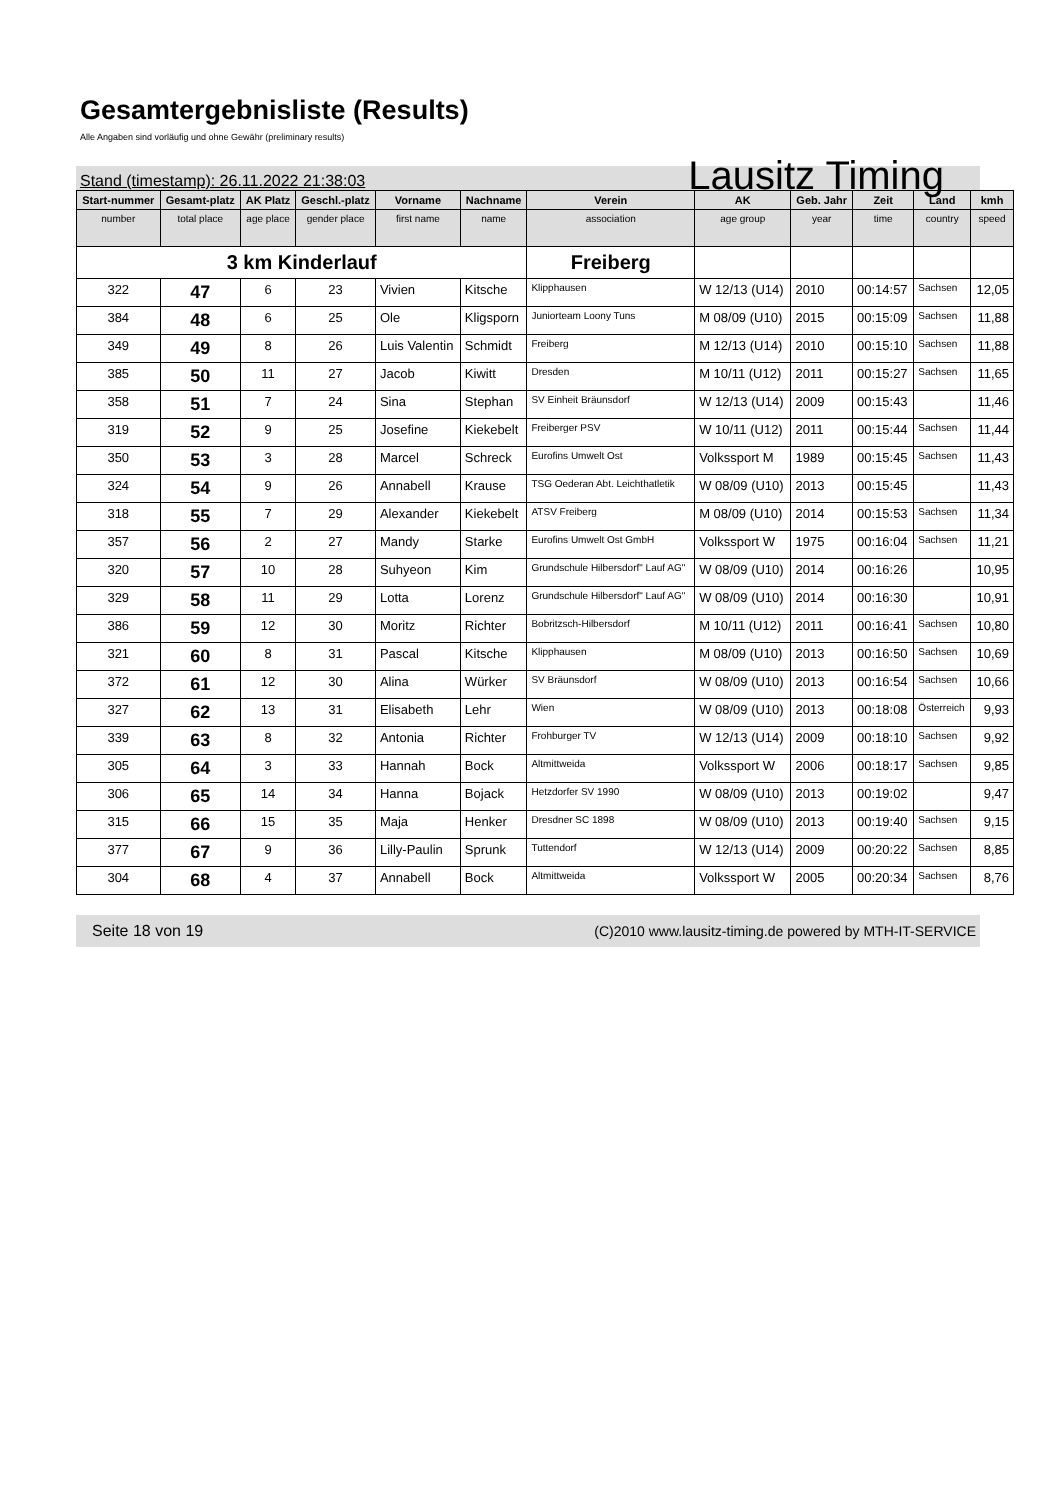Gesamtergebnisliste (Results)
Alle Angaben sind vorläufig und ohne Gewähr (preliminary results)
Stand (timestamp): 26.11.2022 21:38:03 Lausitz Timing
| Start-nummer | Gesamt-platz | AK Platz | Geschl.-platz | Vorname | Nachname | Verein | AK | Geb. Jahr | Zeit | Land | kmh |
| --- | --- | --- | --- | --- | --- | --- | --- | --- | --- | --- | --- |
| number | total place | age place | gender place | first name | name | association | age group | year | time | country | speed |
| 3 km Kinderlauf | | | | | | Freiberg | | | | | |
| 322 | 47 | 6 | 23 | Vivien | Kitsche | Klipphausen | W 12/13 (U14) | 2010 | 00:14:57 | Sachsen | 12,05 |
| 384 | 48 | 6 | 25 | Ole | Kligsporn | Juniorteam Loony Tuns | M 08/09 (U10) | 2015 | 00:15:09 | Sachsen | 11,88 |
| 349 | 49 | 8 | 26 | Luis Valentin | Schmidt | Freiberg | M 12/13 (U14) | 2010 | 00:15:10 | Sachsen | 11,88 |
| 385 | 50 | 11 | 27 | Jacob | Kiwitt | Dresden | M 10/11 (U12) | 2011 | 00:15:27 | Sachsen | 11,65 |
| 358 | 51 | 7 | 24 | Sina | Stephan | SV Einheit Bräunsdorf | W 12/13 (U14) | 2009 | 00:15:43 | | 11,46 |
| 319 | 52 | 9 | 25 | Josefine | Kiekebelt | Freiberger PSV | W 10/11 (U12) | 2011 | 00:15:44 | Sachsen | 11,44 |
| 350 | 53 | 3 | 28 | Marcel | Schreck | Eurofins Umwelt Ost | Volkssport M | 1989 | 00:15:45 | Sachsen | 11,43 |
| 324 | 54 | 9 | 26 | Annabell | Krause | TSG Oederan Abt. Leichthatletik | W 08/09 (U10) | 2013 | 00:15:45 | | 11,43 |
| 318 | 55 | 7 | 29 | Alexander | Kiekebelt | ATSV Freiberg | M 08/09 (U10) | 2014 | 00:15:53 | Sachsen | 11,34 |
| 357 | 56 | 2 | 27 | Mandy | Starke | Eurofins Umwelt Ost GmbH | Volkssport W | 1975 | 00:16:04 | Sachsen | 11,21 |
| 320 | 57 | 10 | 28 | Suhyeon | Kim | Grundschule Hilbersdorf" Lauf AG" | W 08/09 (U10) | 2014 | 00:16:26 | | 10,95 |
| 329 | 58 | 11 | 29 | Lotta | Lorenz | Grundschule Hilbersdorf" Lauf AG" | W 08/09 (U10) | 2014 | 00:16:30 | | 10,91 |
| 386 | 59 | 12 | 30 | Moritz | Richter | Bobritzsch-Hilbersdorf | M 10/11 (U12) | 2011 | 00:16:41 | Sachsen | 10,80 |
| 321 | 60 | 8 | 31 | Pascal | Kitsche | Klipphausen | M 08/09 (U10) | 2013 | 00:16:50 | Sachsen | 10,69 |
| 372 | 61 | 12 | 30 | Alina | Würker | SV Bräunsdorf | W 08/09 (U10) | 2013 | 00:16:54 | Sachsen | 10,66 |
| 327 | 62 | 13 | 31 | Elisabeth | Lehr | Wien | W 08/09 (U10) | 2013 | 00:18:08 | Österreich | 9,93 |
| 339 | 63 | 8 | 32 | Antonia | Richter | Frohburger TV | W 12/13 (U14) | 2009 | 00:18:10 | Sachsen | 9,92 |
| 305 | 64 | 3 | 33 | Hannah | Bock | Altmittweida | Volkssport W | 2006 | 00:18:17 | Sachsen | 9,85 |
| 306 | 65 | 14 | 34 | Hanna | Bojack | Hetzdorfer SV 1990 | W 08/09 (U10) | 2013 | 00:19:02 | | 9,47 |
| 315 | 66 | 15 | 35 | Maja | Henker | Dresdner SC 1898 | W 08/09 (U10) | 2013 | 00:19:40 | Sachsen | 9,15 |
| 377 | 67 | 9 | 36 | Lilly-Paulin | Sprunk | Tuttendorf | W 12/13 (U14) | 2009 | 00:20:22 | Sachsen | 8,85 |
| 304 | 68 | 4 | 37 | Annabell | Bock | Altmittweida | Volkssport W | 2005 | 00:20:34 | Sachsen | 8,76 |
Seite 18 von 19 (C)2010 www.lausitz-timing.de powered by MTH-IT-SERVICE